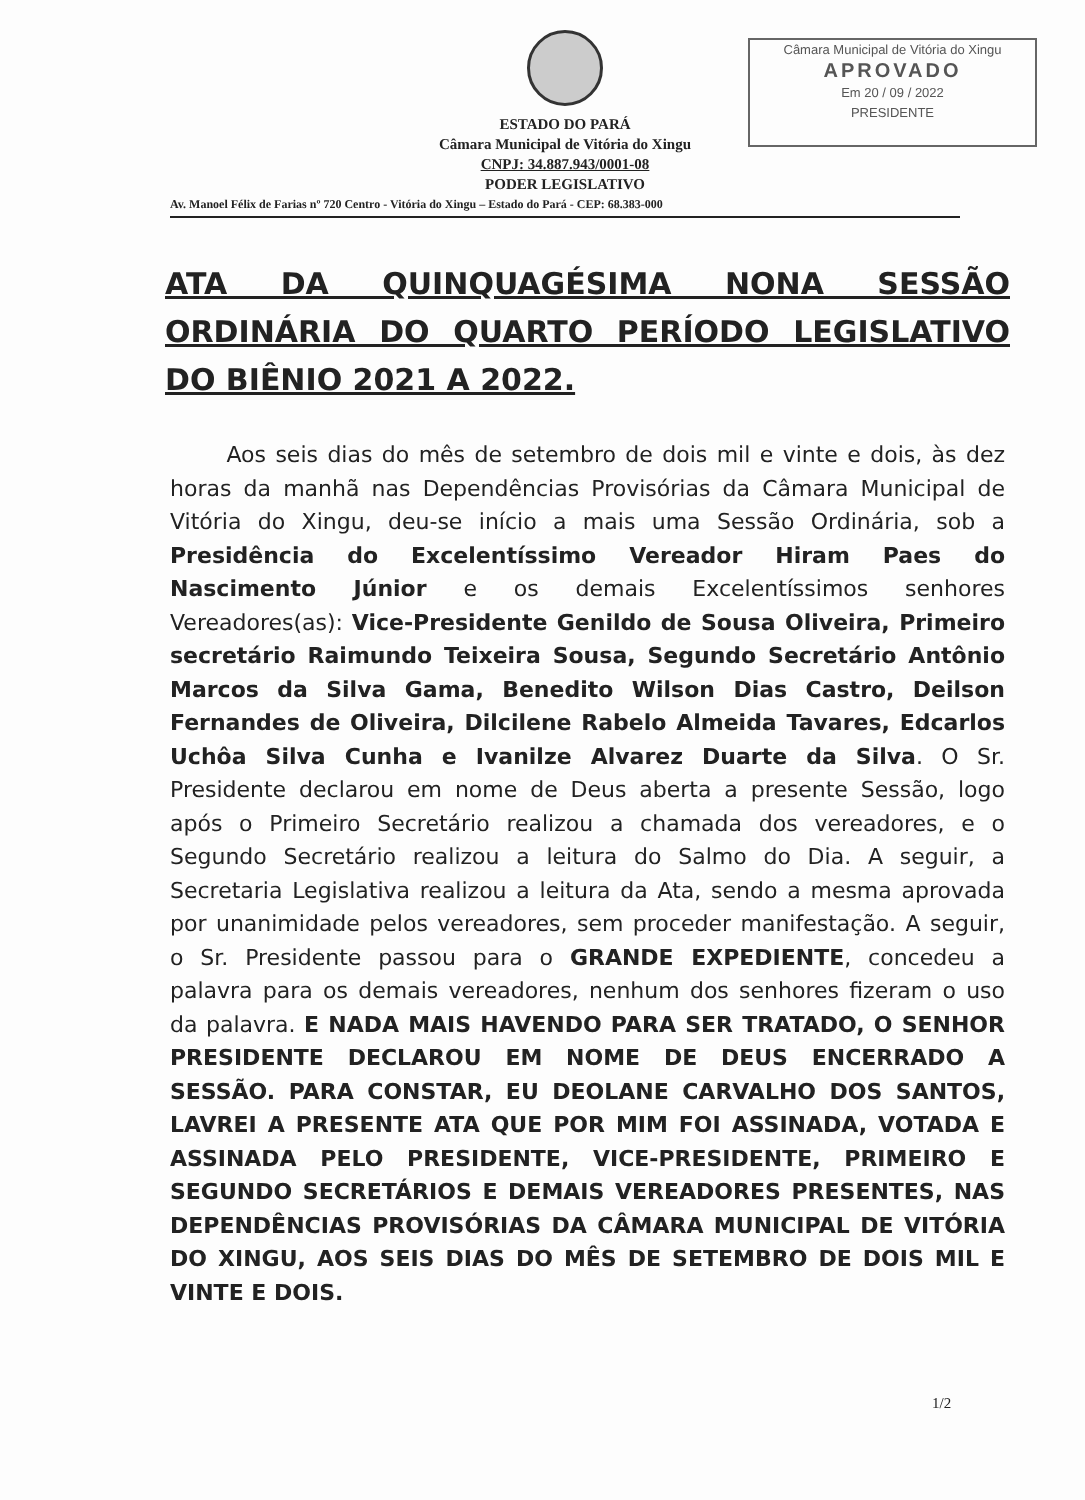ESTADO DO PARÁ
Câmara Municipal de Vitória do Xingu
CNPJ: 34.887.943/0001-08
PODER LEGISLATIVO
Av. Manoel Félix de Farias nº 720 Centro - Vitória do Xingu – Estado do Pará - CEP: 68.383-000
Câmara Municipal de Vitória do Xingu
APROVADO
Em 20 / 09 / 2022
PRESIDENTE
ATA DA QUINQUAGÉSIMA NONA SESSÃO ORDINÁRIA DO QUARTO PERÍODO LEGISLATIVO DO BIÊNIO 2021 A 2022.
Aos seis dias do mês de setembro de dois mil e vinte e dois, às dez horas da manhã nas Dependências Provisórias da Câmara Municipal de Vitória do Xingu, deu-se início a mais uma Sessão Ordinária, sob a Presidência do Excelentíssimo Vereador Hiram Paes do Nascimento Júnior e os demais Excelentíssimos senhores Vereadores(as): Vice-Presidente Genildo de Sousa Oliveira, Primeiro secretário Raimundo Teixeira Sousa, Segundo Secretário Antônio Marcos da Silva Gama, Benedito Wilson Dias Castro, Deilson Fernandes de Oliveira, Dilcilene Rabelo Almeida Tavares, Edcarlos Uchôa Silva Cunha e Ivanilze Alvarez Duarte da Silva. O Sr. Presidente declarou em nome de Deus aberta a presente Sessão, logo após o Primeiro Secretário realizou a chamada dos vereadores, e o Segundo Secretário realizou a leitura do Salmo do Dia. A seguir, a Secretaria Legislativa realizou a leitura da Ata, sendo a mesma aprovada por unanimidade pelos vereadores, sem proceder manifestação. A seguir, o Sr. Presidente passou para o GRANDE EXPEDIENTE, concedeu a palavra para os demais vereadores, nenhum dos senhores fizeram o uso da palavra. E NADA MAIS HAVENDO PARA SER TRATADO, O SENHOR PRESIDENTE DECLAROU EM NOME DE DEUS ENCERRADO A SESSÃO. PARA CONSTAR, EU DEOLANE CARVALHO DOS SANTOS, LAVREI A PRESENTE ATA QUE POR MIM FOI ASSINADA, VOTADA E ASSINADA PELO PRESIDENTE, VICE-PRESIDENTE, PRIMEIRO E SEGUNDO SECRETÁRIOS E DEMAIS VEREADORES PRESENTES, NAS DEPENDÊNCIAS PROVISÓRIAS DA CÂMARA MUNICIPAL DE VITÓRIA DO XINGU, AOS SEIS DIAS DO MÊS DE SETEMBRO DE DOIS MIL E VINTE E DOIS.
1/2